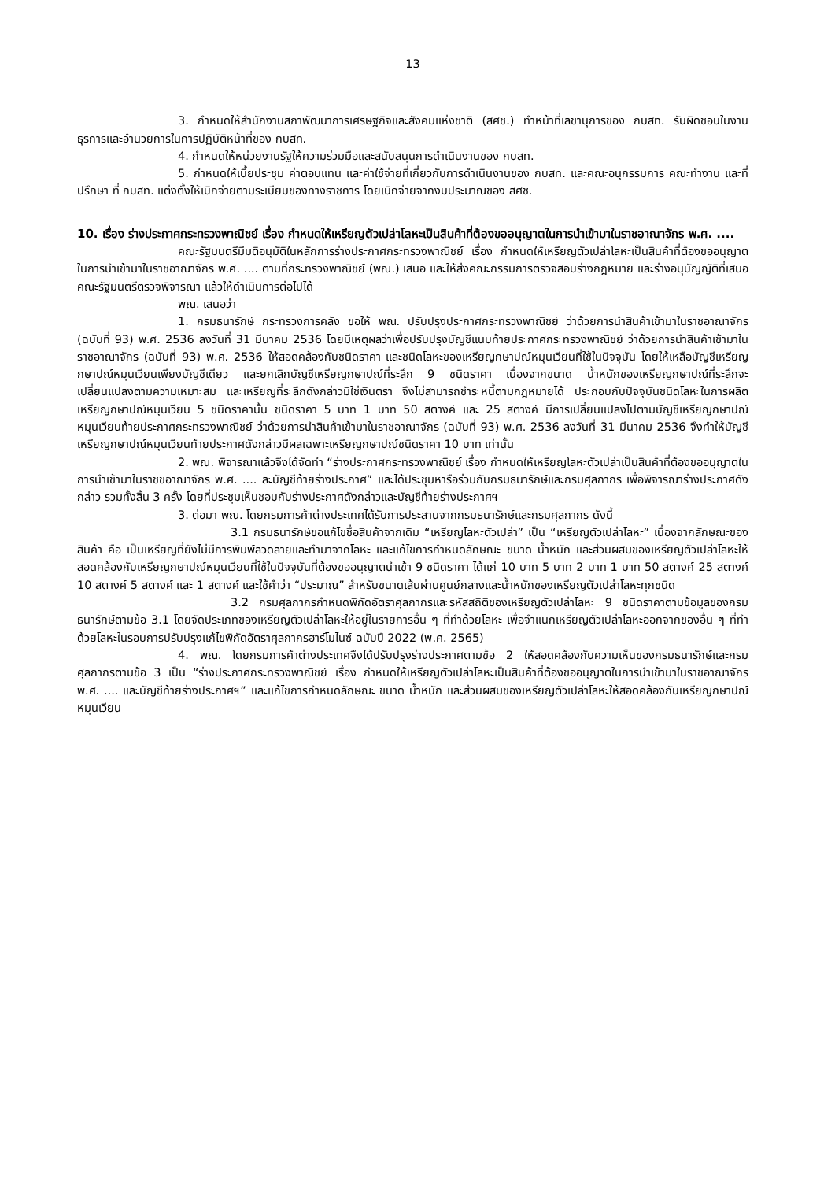13
3. กำหนดให้สำนักงานสภาพัฒนาการเศรษฐกิจและสังคมแห่งชาติ (สศช.) ทำหน้าที่เลขานุการของ กบสท. รับผิดชอบในงานธุรการและอำนวยการในการปฏิบัติหน้าที่ของ กบสท.
4. กำหนดให้หน่วยงานรัฐให้ความร่วมมือและสนับสนุนการดำเนินงานของ กบสท.
5. กำหนดให้เบี้ยประชุม ค่าตอบแทน และค่าใช้จ่ายที่เกี่ยวกับการดำเนินงานของ กบสท. และคณะอนุกรรมการ คณะทำงาน และที่ปรึกษา ที่ กบสท. แต่งตั้งให้เบิกจ่ายตามระเบียบของทางราชการ โดยเบิกจ่ายจากงบประมาณของ สศช.
10. เรื่อง ร่างประกาศกระทรวงพาณิชย์ เรื่อง กำหนดให้เหรียญตัวเปล่าโลหะเป็นสินค้าที่ต้องขออนุญาตในการนำเข้ามาในราชอาณาจักร พ.ศ. ....
คณะรัฐมนตรีมีมติอนุมัติในหลักการร่างประกาศกระทรวงพาณิชย์ เรื่อง กำหนดให้เหรียญตัวเปล่าโลหะเป็นสินค้าที่ต้องขออนุญาตในการนำเข้ามาในราชอาณาจักร พ.ศ. .... ตามที่กระทรวงพาณิชย์ (พณ.) เสนอ และให้ส่งคณะกรรมการตรวจสอบร่างกฎหมาย และร่างอนุบัญญัติที่เสนอคณะรัฐมนตรีตรวจพิจารณา แล้วให้ดำเนินการต่อไปได้
พณ. เสนอว่า
1. กรมธนารักษ์ กระทรวงการคลัง ขอให้ พณ. ปรับปรุงประกาศกระทรวงพาณิชย์ ว่าด้วยการนำสินค้าเข้ามาในราชอาณาจักร (ฉบับที่ 93) พ.ศ. 2536 ลงวันที่ 31 มีนาคม 2536 โดยมีเหตุผลว่าเพื่อปรับปรุงบัญชีแนบท้ายประกาศกระทรวงพาณิชย์ ว่าด้วยการนำสินค้าเข้ามาในราชอาณาจักร (ฉบับที่ 93) พ.ศ. 2536 ให้สอดคล้องกับชนิดราคา และชนิดโลหะของเหรียญกษาปณ์หมุนเวียนที่ใช้ในปัจจุบัน โดยให้เหลือบัญชีเหรียญกษาปณ์หมุนเวียนเพียงบัญชีเดียว และยกเลิกบัญชีเหรียญกษาปณ์ที่ระลึก 9 ชนิดราคา เนื่องจากขนาด น้ำหนักของเหรียญกษาปณ์ที่ระลึกจะเปลี่ยนแปลงตามความเหมาะสม และเหรียญที่ระลึกดังกล่าวมิใช่เงินตรา จึงไม่สามารถชำระหนี้ตามกฎหมายได้ ประกอบกับปัจจุบันชนิดโลหะในการผลิตเหรียญกษาปณ์หมุนเวียน 5 ชนิดราคานั้น ชนิดราคา 5 บาท 1 บาท 50 สตางค์ และ 25 สตางค์ มีการเปลี่ยนแปลงไปตามบัญชีเหรียญกษาปณ์หมุนเวียนท้ายประกาศกระทรวงพาณิชย์ ว่าด้วยการนำสินค้าเข้ามาในราชอาณาจักร (ฉบับที่ 93) พ.ศ. 2536 ลงวันที่ 31 มีนาคม 2536 จึงทำให้บัญชีเหรียญกษาปณ์หมุนเวียนท้ายประกาศดังกล่าวมีผลเฉพาะเหรียญกษาปณ์ชนิดราคา 10 บาท เท่านั้น
2. พณ. พิจารณาแล้วจึงได้จัดทำ “ร่างประกาศกระทรวงพาณิชย์ เรื่อง กำหนดให้เหรียญโลหะตัวเปล่าเป็นสินค้าที่ต้องขออนุญาตในการนำเข้ามาในราชขอาณาจักร พ.ศ. .... ละบัญชีท้ายร่างประกาศ” และได้ประชุมหารือร่วมกับกรมธนารักษ์และกรมศุลกากร เพื่อพิจารณาร่างประกาศดังกล่าว รวมทั้งสิ้น 3 ครั้ง โดยที่ประชุมเห็นชอบกับร่างประกาศดังกล่าวและบัญชีท้ายร่างประกาศฯ
3. ต่อมา พณ. โดยกรมการค้าต่างประเทศได้รับการประสานจากกรมธนารักษ์และกรมศุลกากร ดังนี้
3.1 กรมธนารักษ์ขอแก้ไขชื่อสินค้าจากเดิม “เหรียญโลหะตัวเปล่า” เป็น “เหรียญตัวเปล่าโลหะ” เนื่องจากลักษณะของสินค้า คือ เป็นเหรียญที่ยังไม่มีการพิมพ์ลวดลายและทำมาจากโลหะ และแก้ไขการกำหนดลักษณะ ขนาด น้ำหนัก และส่วนผสมของเหรียญตัวเปล่าโลหะให้สอดคล้องกับเหรียญกษาปณ์หมุนเวียนที่ใช้ในปัจจุบันที่ต้องขออนุญาตนำเข้า 9 ชนิดราคา ได้แก่ 10 บาท 5 บาท 2 บาท 1 บาท 50 สตางค์ 25 สตางค์ 10 สตางค์ 5 สตางค์ และ 1 สตางค์ และใช้คำว่า “ประมาณ” สำหรับขนาดเส้นผ่านศูนย์กลางและน้ำหนักของเหรียญตัวเปล่าโลหะทุกชนิด
3.2 กรมศุลกากรกำหนดพิกัดอัตราศุลกากรและรหัสสถิติของเหรียญตัวเปล่าโลหะ 9 ชนิดราคาตามข้อมูลของกรมธนารักษ์ตามข้อ 3.1 โดยจัดประเภทของเหรียญตัวเปล่าโลหะให้อยู่ในรายการอื่น ๆ ที่ทำด้วยโลหะ เพื่อจำแนกเหรียญตัวเปล่าโลหะออกจากของอื่น ๆ ที่ทำด้วยโลหะในรอบการปรับปรุงแก้ไขพิกัดอัตราศุลกากรฮาร์โมไนซ์ ฉบับปี 2022 (พ.ศ. 2565)
4. พณ. โดยกรมการค้าต่างประเทศจึงได้ปรับปรุงร่างประกาศตามข้อ 2 ให้สอดคล้องกับความเห็นของกรมธนารักษ์และกรมศุลกากรตามข้อ 3 เป็น “ร่างประกาศกระทรวงพาณิชย์ เรื่อง กำหนดให้เหรียญตัวเปล่าโลหะเป็นสินค้าที่ต้องขออนุญาตในการนำเข้ามาในราชอาณาจักร พ.ศ. .... และบัญชีท้ายร่างประกาศฯ” และแก้ไขการกำหนดลักษณะ ขนาด น้ำหนัก และส่วนผสมของเหรียญตัวเปล่าโลหะให้สอดคล้องกับเหรียญกษาปณ์หมุนเวียน